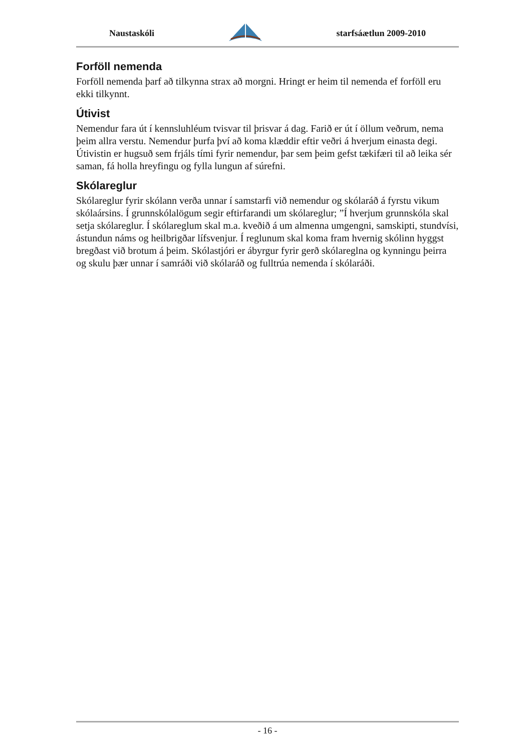Naustaskóli starfsáætlun 2009-2010
Forföll nemenda
Forföll nemenda þarf að tilkynna strax að morgni. Hringt er heim til nemenda ef forföll eru ekki tilkynnt.
Útivist
Nemendur fara út í kennsluhléum tvisvar til þrisvar á dag. Farið er út í öllum veðrum, nema þeim allra verstu. Nemendur þurfa því að koma klæddir eftir veðri á hverjum einasta degi. Útivistin er hugsuð sem frjáls tími fyrir nemendur, þar sem þeim gefst tækifæri til að leika sér saman, fá holla hreyfingu og fylla lungun af súrefni.
Skólareglur
Skólareglur fyrir skólann verða unnar í samstarfi við nemendur og skólaráð á fyrstu vikum skólaársins. Í grunnskólalögum segir eftirfarandi um skólareglur; ”Í hverjum grunnskóla skal setja skólareglur. Í skólareglum skal m.a. kveðið á um almenna umgengni, samskipti, stundvísi, ástundun náms og heilbrigðar lífsvenjur. Í reglunum skal koma fram hvernig skólinn hyggst bregðast við brotum á þeim. Skólastjóri er ábyrgur fyrir gerð skólareglna og kynningu þeirra og skulu þær unnar í samráði við skólaráð og fulltrúa nemenda í skólaráði.
- 16 -